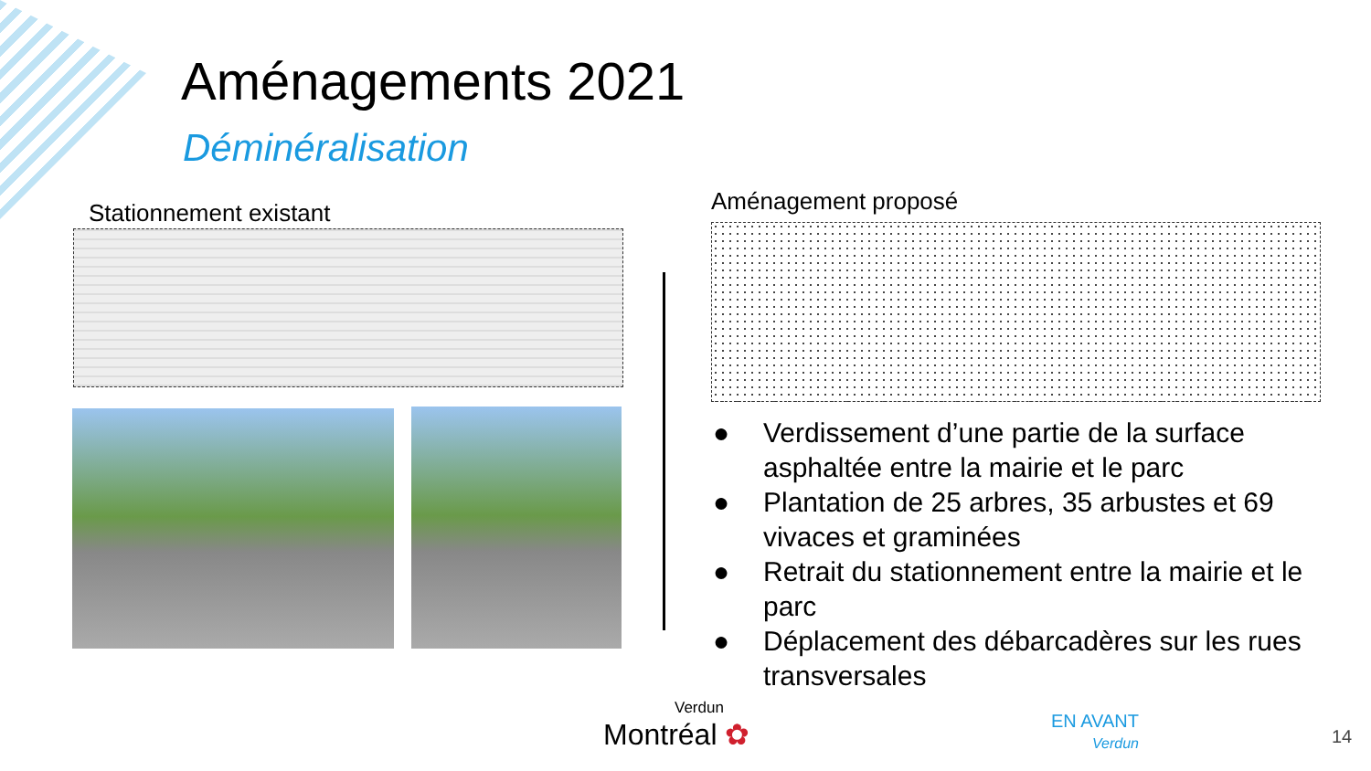Aménagements 2021
Déminéralisation
Stationnement existant Aménagement proposé
● Verdissement d’une partie de la surface asphaltée entre la mairie et le parc
● Plantation de 25 arbres, 35 arbustes et 69 vivaces et graminées
● Retrait du stationnement entre la mairie et le parc
● Déplacement des débarcadères sur les rues transversales
Verdun
Montréal ✿
EN AVANT
Verdun
14